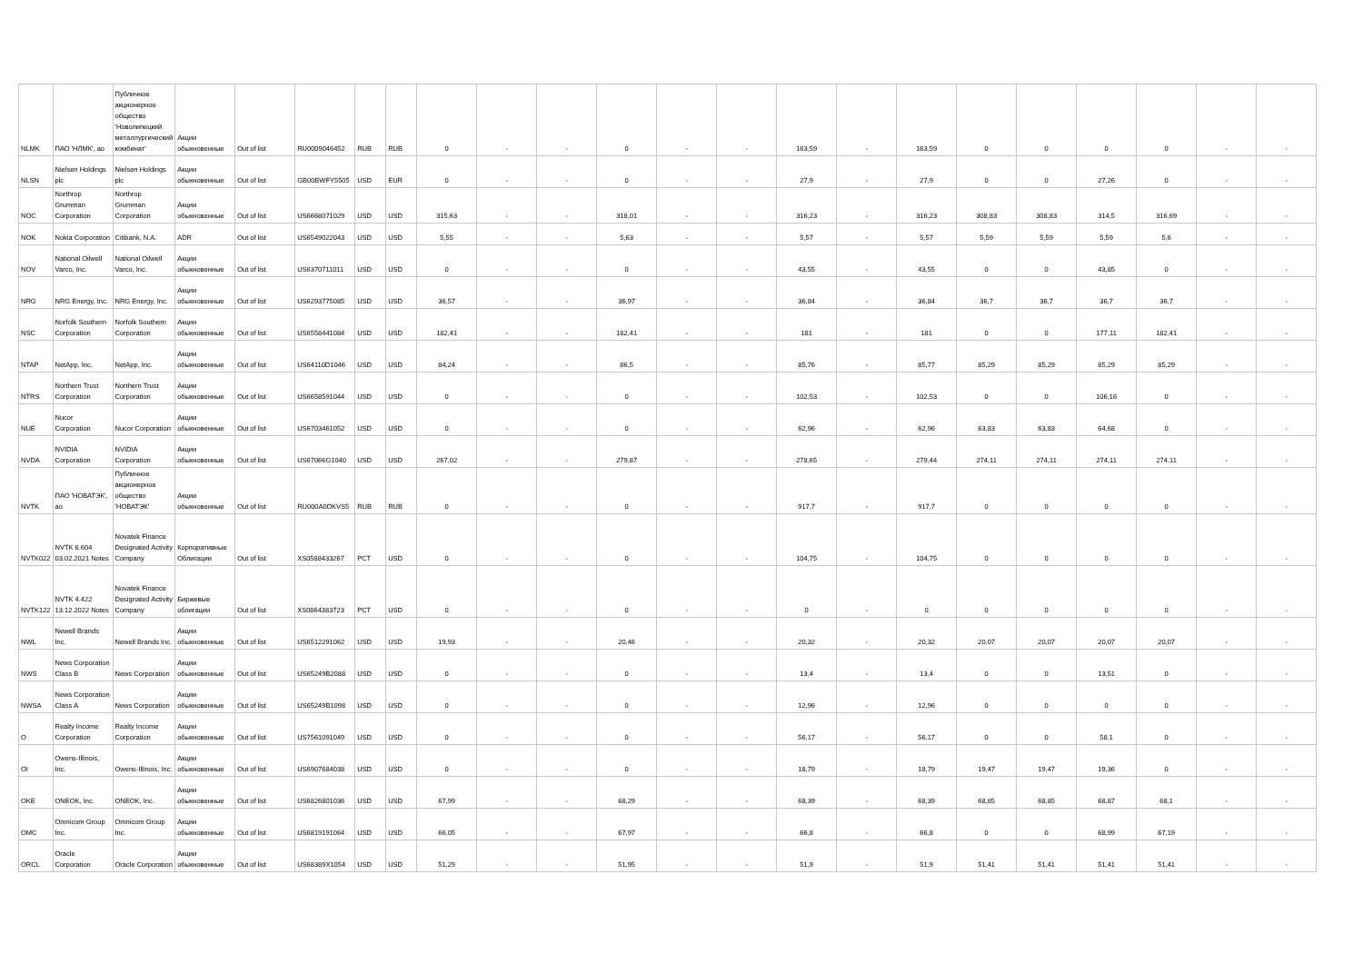| NLMK | ПАО 'НЛМК', ао | Публичное акционерное общество 'Новолипецкий металлургический комбинат' | Акции обыкновенные | Out of list | RU0009046452 | RUB | RUB | 0 | - | - | 0 | - | - | 163,59 | - | 163,59 | 0 | 0 | 0 | 0 | - | - |
| NLSN | Nielsen Holdings plc | Nielsen Holdings plc | Акции обыкновенные | Out of list | GB00BWFY5505 | USD | EUR | 0 | - | - | 0 | - | - | 27,9 | - | 27,9 | 0 | 0 | 27,26 | 0 | - | - |
| NOC | Northrop Grumman Corporation | Northrop Grumman Corporation | Акции обыкновенные | Out of list | US6668071029 | USD | USD | 315,63 | - | - | 318,01 | - | - | 316,23 | - | 316,23 | 308,83 | 308,83 | 314,5 | 316,69 | - | - |
| NOK | Nokia Corporation | Citibank, N.A. | ADR | Out of list | US6549022043 | USD | USD | 5,55 | - | - | 5,63 | - | - | 5,57 | - | 5,57 | 5,59 | 5,59 | 5,59 | 5,6 | - | - |
| NOV | National Oilwell Varco, Inc. | National Oilwell Varco, Inc. | Акции обыкновенные | Out of list | US6370711011 | USD | USD | 0 | - | - | 0 | - | - | 43,55 | - | 43,55 | 0 | 0 | 43,85 | 0 | - | - |
| NRG | NRG Energy, Inc. | NRG Energy, Inc. | Акции обыкновенные | Out of list | US6293775085 | USD | USD | 36,57 | - | - | 36,97 | - | - | 36,84 | - | 36,84 | 36,7 | 36,7 | 36,7 | 36,7 | - | - |
| NSC | Norfolk Southern Corporation | Norfolk Southern Corporation | Акции обыкновенные | Out of list | US6558441084 | USD | USD | 182,41 | - | - | 182,41 | - | - | 181 | - | 181 | 0 | 0 | 177,11 | 182,41 | - | - |
| NTAP | NetApp, Inc. | NetApp, Inc. | Акции обыкновенные | Out of list | US64110D1046 | USD | USD | 84,24 | - | - | 86,5 | - | - | 85,76 | - | 85,77 | 85,29 | 85,29 | 85,29 | 85,29 | - | - |
| NTRS | Northern Trust Corporation | Northern Trust Corporation | Акции обыкновенные | Out of list | US6658591044 | USD | USD | 0 | - | - | 0 | - | - | 102,53 | - | 102,53 | 0 | 0 | 106,16 | 0 | - | - |
| NUE | Nucor Corporation | Nucor Corporation | Акции обыкновенные | Out of list | US6703461052 | USD | USD | 0 | - | - | 0 | - | - | 62,96 | - | 62,96 | 63,83 | 63,83 | 64,68 | 0 | - | - |
| NVDA | NVIDIA Corporation | NVIDIA Corporation | Акции обыкновенные | Out of list | US67066G1040 | USD | USD | 267,02 | - | - | 279,87 | - | - | 278,65 | - | 279,44 | 274,11 | 274,11 | 274,11 | 274,11 | - | - |
| NVTK | ПАО 'НОВАТЭК', ао | Публичное акционерное общество 'НОВАТЭК' | Акции обыкновенные | Out of list | RU000A0DKVS5 | RUB | RUB | 0 | - | - | 0 | - | - | 917,7 | - | 917,7 | 0 | 0 | 0 | 0 | - | - |
| NVTK022 | NVTK 6.604 03.02.2021 Notes | Novatek Finance Designated Activity Company | Корпоративные Облигации | Out of list | XS0588433267 | PCT | USD | 0 | - | - | 0 | - | - | 104,75 | - | 104,75 | 0 | 0 | 0 | 0 | - | - |
| NVTK122 | NVTK 4.422 13.12.2022 Notes | Novatek Finance Designated Activity Company | Биржевые облигации | Out of list | XS0864383723 | PCT | USD | 0 | - | - | 0 | - | - | 0 | - | 0 | 0 | 0 | 0 | 0 | - | - |
| NWL | Newell Brands Inc. | Newell Brands Inc. | Акции обыкновенные | Out of list | US6512291062 | USD | USD | 19,93 | - | - | 20,46 | - | - | 20,32 | - | 20,32 | 20,07 | 20,07 | 20,07 | 20,07 | - | - |
| NWS | News Corporation Class B | News Corporation | Акции обыкновенные | Out of list | US65249B2088 | USD | USD | 0 | - | - | 0 | - | - | 13,4 | - | 13,4 | 0 | 0 | 13,51 | 0 | - | - |
| NWSA | News Corporation Class A | News Corporation | Акции обыкновенные | Out of list | US65249B1098 | USD | USD | 0 | - | - | 0 | - | - | 12,96 | - | 12,96 | 0 | 0 | 0 | 0 | - | - |
| O | Realty Income Corporation | Realty Income Corporation | Акции обыкновенные | Out of list | US7561091049 | USD | USD | 0 | - | - | 0 | - | - | 56,17 | - | 56,17 | 0 | 0 | 58,1 | 0 | - | - |
| OI | Owens-Illinois, Inc. | Owens-Illinois, Inc. | Акции обыкновенные | Out of list | US6907684038 | USD | USD | 0 | - | - | 0 | - | - | 18,79 | - | 18,79 | 19,47 | 19,47 | 19,36 | 0 | - | - |
| OKE | ONEOK, Inc. | ONEOK, Inc. | Акции обыкновенные | Out of list | US6826801036 | USD | USD | 67,99 | - | - | 68,29 | - | - | 68,39 | - | 68,39 | 68,85 | 68,85 | 68,87 | 68,1 | - | - |
| OMC | Omnicom Group Inc. | Omnicom Group Inc. | Акции обыкновенные | Out of list | US6819191064 | USD | USD | 66,05 | - | - | 67,97 | - | - | 66,8 | - | 66,8 | 0 | 0 | 68,99 | 67,19 | - | - |
| ORCL | Oracle Corporation | Oracle Corporation | Акции обыкновенные | Out of list | US68389X1054 | USD | USD | 51,29 | - | - | 51,95 | - | - | 51,9 | - | 51,9 | 51,41 | 51,41 | 51,41 | 51,41 | - | - |